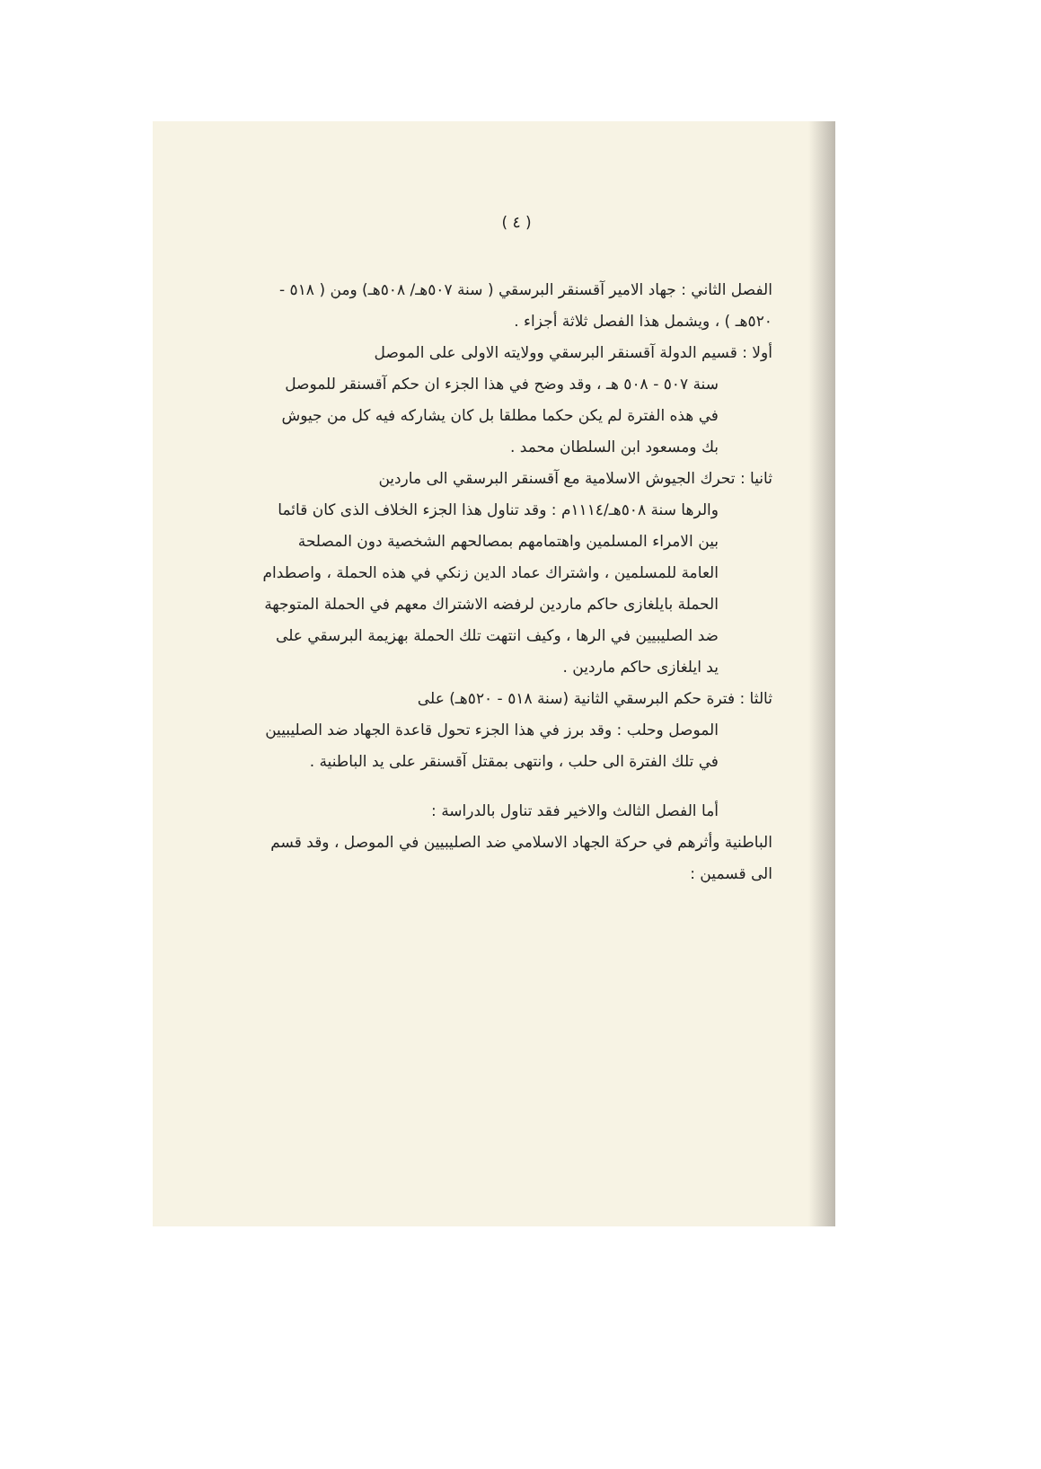( ٤ )
الفصل الثاني : جهاد الامير آقسنقر البرسقي ( سنة ٥٠٧هـ/ ٥٠٨هـ) ومن ( ٥١٨ - ٥٢٠هـ ) ، ويشمل هذا الفصل ثلاثة أجزاء .
أولا : قسيم الدولة آقسنقر البرسقي وولايته الاولى على الموصل
سنة ٥٠٧ - ٥٠٨ هـ ، وقد وضح في هذا الجزء ان حكم آقسنقر للموصل في هذه الفترة لم يكن حكما مطلقا بل كان يشاركه فيه كل من جيوش بك ومسعود ابن السلطان محمد .
ثانيا : تحرك الجيوش الاسلامية مع آقسنقر البرسقي الى ماردين
والرها سنة ٥٠٨هـ/١١١٤م : وقد تناول هذا الجزء الخلاف الذى كان قائما بين الامراء المسلمين واهتمامهم بمصالحهم الشخصية دون المصلحة العامة للمسلمين ، واشتراك عماد الدين زنكي في هذه الحملة ، واصطدام الحملة بايلغازى حاكم ماردين لرفضه الاشتراك معهم في الحملة المتوجهة ضد الصليبيين في الرها ، وكيف انتهت تلك الحملة بهزيمة البرسقي على يد ايلغازى حاكم ماردين .
ثالثا : فترة حكم البرسقي الثانية (سنة ٥١٨ - ٥٢٠هـ) على
الموصل وحلب : وقد برز في هذا الجزء تحول قاعدة الجهاد ضد الصليبيين في تلك الفترة الى حلب ، وانتهى بمقتل آقسنقر على يد الباطنية .
أما الفصل الثالث والاخير فقد تناول بالدراسة :
الباطنية وأثرهم في حركة الجهاد الاسلامي ضد الصليبيين في الموصل ، وقد قسم الى قسمين :